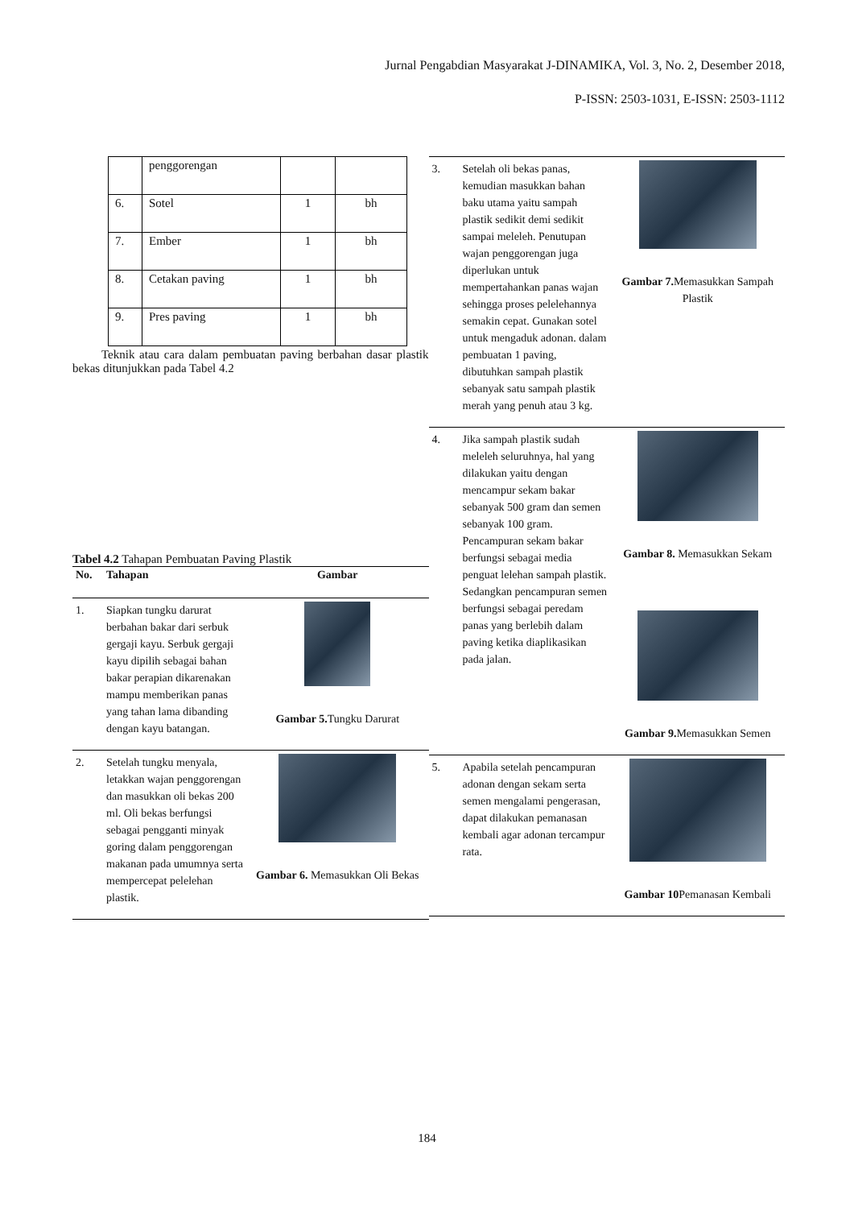Jurnal Pengabdian Masyarakat J-DINAMIKA, Vol. 3, No. 2, Desember 2018,
P-ISSN: 2503-1031, E-ISSN: 2503-1112
| | penggorengan | | |
| 6. | Sotel | 1 | bh |
| 7. | Ember | 1 | bh |
| 8. | Cetakan paving | 1 | bh |
| 9. | Pres paving | 1 | bh |
Teknik atau cara dalam pembuatan paving berbahan dasar plastik bekas ditunjukkan pada Tabel 4.2
Tabel 4.2 Tahapan Pembuatan Paving Plastik
| No. | Tahapan | Gambar |
| --- | --- | --- |
| 1. | Siapkan tungku darurat berbahan bakar dari serbuk gergaji kayu. Serbuk gergaji kayu dipilih sebagai bahan bakar perapian dikarenakan mampu memberikan panas yang tahan lama dibanding dengan kayu batangan. | Gambar 5. Tungku Darurat |
| 2. | Setelah tungku menyala, letakkan wajan penggorengan dan masukkan oli bekas 200 ml. Oli bekas berfungsi sebagai pengganti minyak goring dalam penggorengan makanan pada umumnya serta mempercepat pelelehan plastik. | Gambar 6. Memasukkan Oli Bekas |
| 3. | Setelah oli bekas panas, kemudian masukkan bahan baku utama yaitu sampah plastik sedikit demi sedikit sampai meleleh. Penutupan wajan penggorengan juga diperlukan untuk mempertahankan panas wajan sehingga proses pelelehannya semakin cepat. Gunakan sotel untuk mengaduk adonan. dalam pembuatan 1 paving, dibutuhkan sampah plastik sebanyak satu sampah plastik merah yang penuh atau 3 kg. | Gambar 7. Memasukkan Sampah Plastik |
| 4. | Jika sampah plastik sudah meleleh seluruhnya, hal yang dilakukan yaitu dengan mencampur sekam bakar sebanyak 500 gram dan semen sebanyak 100 gram. Pencampuran sekam bakar berfungsi sebagai media penguat lelehan sampah plastik. Sedangkan pencampuran semen berfungsi sebagai peredam panas yang berlebih dalam paving ketika diaplikasikan pada jalan. | Gambar 8. Memasukkan Sekam Gambar 9. Memasukkan Semen |
| 5. | Apabila setelah pencampuran adonan dengan sekam serta semen mengalami pengerasan, dapat dilakukan pemanasan kembali agar adonan tercampur rata. | Gambar 10 Pemanasan Kembali |
184